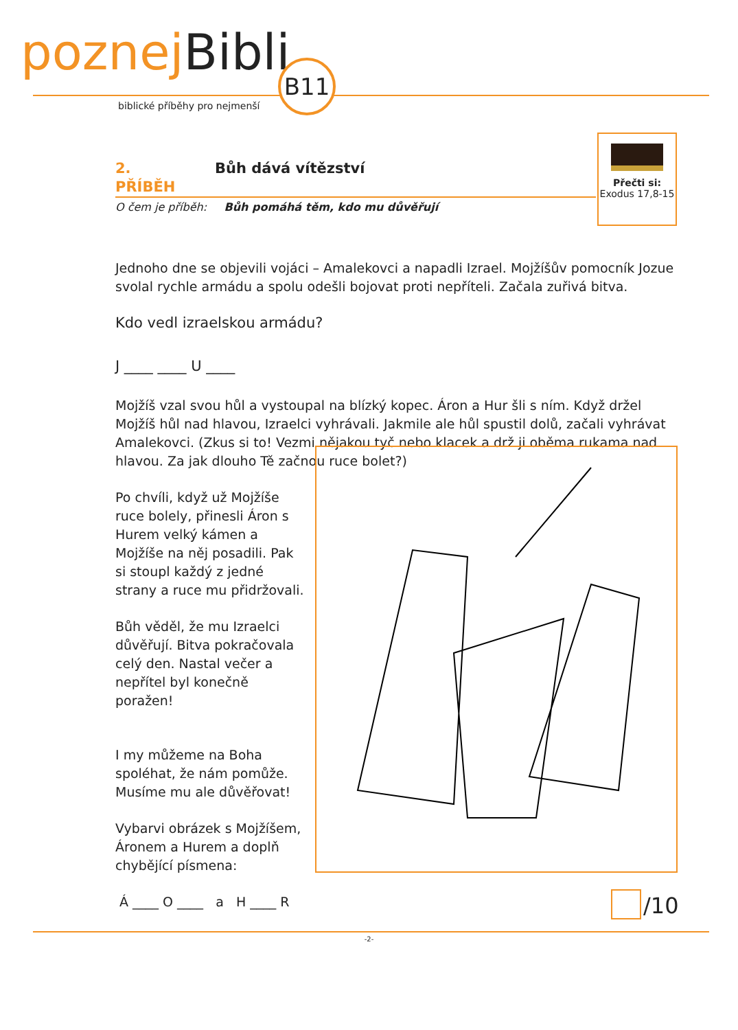poznej Bibli B11
biblické příběhy pro nejmenší
Přečti si:
Exodus 17,8-15
2. PŘÍBĚH Bůh dává vítězství
O čem je příběh: Bůh pomáhá těm, kdo mu důvěřují
Jednoho dne se objevili vojáci – Amalekovci a napadli Izrael. Mojžíšův pomocník Jozue svolal rychle armádu a spolu odešli bojovat proti nepříteli. Začala zuřivá bitva.
Kdo vedl izraelskou armádu?
J ____ ____ U ____
Mojžíš vzal svou hůl a vystoupal na blízký kopec. Áron a Hur šli s ním. Když držel Mojžíš hůl nad hlavou, Izraelci vyhrávali. Jakmile ale hůl spustil dolů, začali vyhrávat Amalekovci. (Zkus si to! Vezmi nějakou tyč nebo klacek a drž ji oběma rukama nad hlavou. Za jak dlouho Tě začnou ruce bolet?)
Po chvíli, když už Mojžíše ruce bolely, přinesli Áron s Hurem velký kámen a Mojžíše na něj posadili. Pak si stoupl každý z jedné strany a ruce mu přidržovali.
Bůh věděl, že mu Izraelci důvěřují. Bitva pokračovala celý den. Nastal večer a nepřítel byl konečně poražen!
I my můžeme na Boha spoléhat, že nám pomůže. Musíme mu ale důvěřovat!
Vybarvi obrázek s Mojžíšem, Áronem a Hurem a doplň chybějící písmena:
Á ____ O ____ a H ____ R
/10
-2-